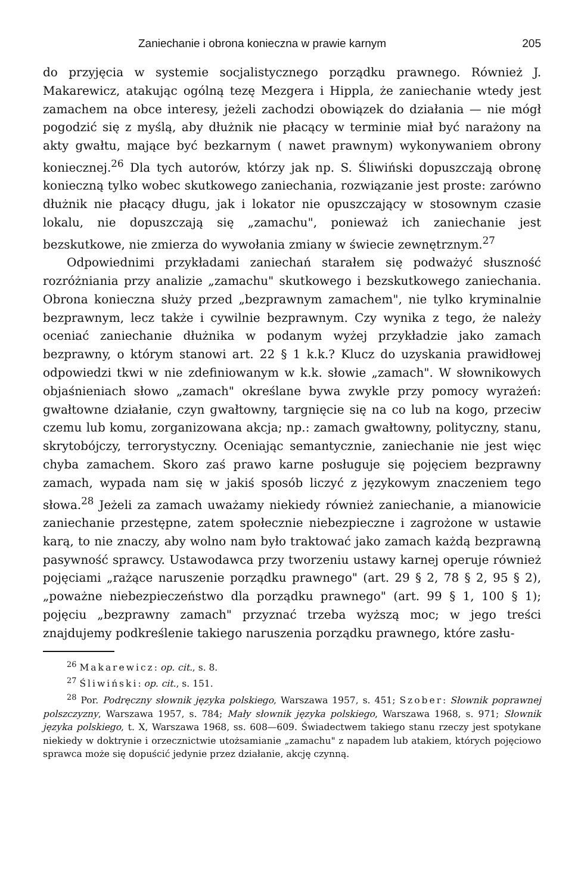Zaniechanie i obrona konieczna w prawie karnym 205
do przyjęcia w systemie socjalistycznego porządku prawnego. Również J. Makarewicz, atakując ogólną tezę Mezgera i Hippla, że zaniechanie wtedy jest zamachem na obce interesy, jeżeli zachodzi obowiązek do działania — nie mógł pogodzić się z myślą, aby dłużnik nie płacący w terminie miał być narażony na akty gwałtu, mające być bezkarnym ( nawet prawnym) wykonywaniem obrony koniecznej.<sup>26</sup> Dla tych autorów, którzy jak np. S. Śliwiński dopuszczają obronę konieczną tylko wobec skutkowego zaniechania, rozwiązanie jest proste: zarówno dłużnik nie płacący długu, jak i lokator nie opuszczający w stosownym czasie lokalu, nie dopuszczają się „zamachu", ponieważ ich zaniechanie jest bezskutkowe, nie zmierza do wywołania zmiany w świecie zewnętrznym.<sup>27</sup>
Odpowiednimi przykładami zaniechań starałem się podważyć słuszność rozróżniania przy analizie „zamachu" skutkowego i bezskutkowego zaniechania. Obrona konieczna służy przed „bezprawnym zamachem", nie tylko kryminalnie bezprawnym, lecz także i cywilnie bezprawnym. Czy wynika z tego, że należy oceniać zaniechanie dłużnika w podanym wyżej przykładzie jako zamach bezprawny, o którym stanowi art. 22 § 1 k.k.? Klucz do uzyskania prawidłowej odpowiedzi tkwi w nie zdefiniowanym w k.k. słowie „zamach". W słownikowych objaśnieniach słowo „zamach" określane bywa zwykle przy pomocy wyrażeń: gwałtowne działanie, czyn gwałtowny, targnięcie się na co lub na kogo, przeciw czemu lub komu, zorganizowana akcja; np.: zamach gwałtowny, polityczny, stanu, skrytobójczy, terrorystyczny. Oceniając semantycznie, zaniechanie nie jest więc chyba zamachem. Skoro zaś prawo karne posługuje się pojęciem bezprawny zamach, wypada nam się w jakiś sposób liczyć z językowym znaczeniem tego słowa.<sup>28</sup> Jeżeli za zamach uważamy niekiedy również zaniechanie, a mianowicie zaniechanie przestępne, zatem społecznie niebezpieczne i zagrożone w ustawie karą, to nie znaczy, aby wolno nam było traktować jako zamach każdą bezprawną pasywność sprawcy. Ustawodawca przy tworzeniu ustawy karnej operuje również pojęciami „rażące naruszenie porządku prawnego" (art. 29 § 2, 78 § 2, 95 § 2), „poważne niebezpieczeństwo dla porządku prawnego" (art. 99 § 1, 100 § 1); pojęciu „bezprawny zamach" przyznać trzeba wyższą moc; w jego treści znajdujemy podkreślenie takiego naruszenia porządku prawnego, które zasłu-
<sup>26</sup> Makarewicz: op. cit., s. 8.
<sup>27</sup> Śliwiński: op. cit., s. 151.
<sup>28</sup> Por. Podręczny słownik języka polskiego, Warszawa 1957, s. 451; Szober: Słownik poprawnej polszczyzny, Warszawa 1957, s. 784; Mały słownik języka polskiego, Warszawa 1968, s. 971; Słownik języka polskiego, t. X, Warszawa 1968, ss. 608—609. Świadectwem takiego stanu rzeczy jest spotykane niekiedy w doktrynie i orzecznictwie utożsamianie „zamachu" z napadem lub atakiem, których pojęciowo sprawca może się dopuścić jedynie przez działanie, akcję czynną.